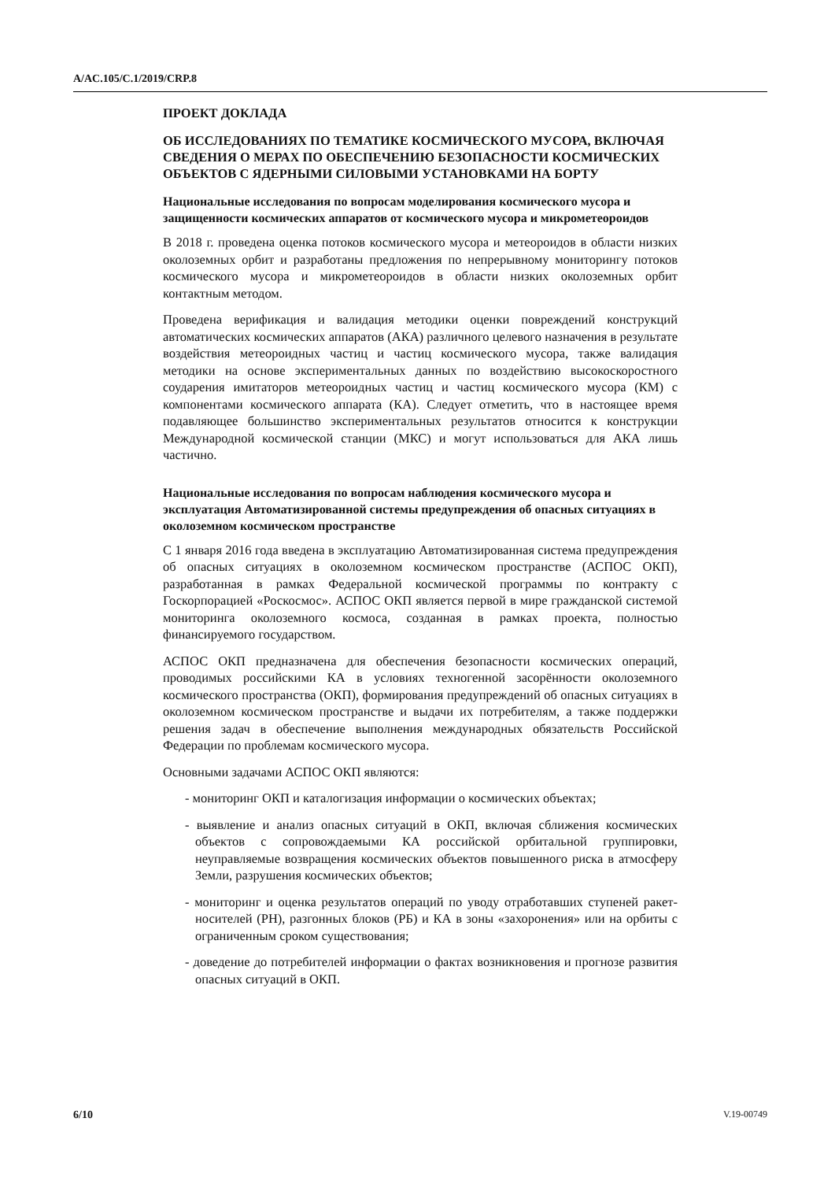A/AC.105/C.1/2019/CRP.8
ПРОЕКТ ДОКЛАДА
ОБ ИССЛЕДОВАНИЯХ ПО ТЕМАТИКЕ КОСМИЧЕСКОГО МУСОРА, ВКЛЮЧАЯ СВЕДЕНИЯ О МЕРАХ ПО ОБЕСПЕЧЕНИЮ БЕЗОПАСНОСТИ КОСМИЧЕСКИХ ОБЪЕКТОВ С ЯДЕРНЫМИ СИЛОВЫМИ УСТАНОВКАМИ НА БОРТУ
Национальные исследования по вопросам моделирования космического мусора и защищенности космических аппаратов от космического мусора и микрометеороидов
В 2018 г. проведена оценка потоков космического мусора и метеороидов в области низких околоземных орбит и разработаны предложения по непрерывному мониторингу потоков космического мусора и микрометеороидов в области низких околоземных орбит контактным методом.
Проведена верификация и валидация методики оценки повреждений конструкций автоматических космических аппаратов (АКА) различного целевого назначения в результате воздействия метеороидных частиц и частиц космического мусора, также валидация методики на основе экспериментальных данных по воздействию высокоскоростного соударения имитаторов метеороидных частиц и частиц космического мусора (КМ) с компонентами космического аппарата (КА). Следует отметить, что в настоящее время подавляющее большинство экспериментальных результатов относится к конструкции Международной космической станции (МКС) и могут использоваться для АКА лишь частично.
Национальные исследования по вопросам наблюдения космического мусора и эксплуатация Автоматизированной системы предупреждения об опасных ситуациях в околоземном космическом пространстве
С 1 января 2016 года введена в эксплуатацию Автоматизированная система предупреждения об опасных ситуациях в околоземном космическом пространстве (АСПОС ОКП), разработанная в рамках Федеральной космической программы по контракту с Госкорпорацией «Роскосмос». АСПОС ОКП является первой в мире гражданской системой мониторинга околоземного космоса, созданная в рамках проекта, полностью финансируемого государством.
АСПОС ОКП предназначена для обеспечения безопасности космических операций, проводимых российскими КА в условиях техногенной засорённости околоземного космического пространства (ОКП), формирования предупреждений об опасных ситуациях в околоземном космическом пространстве и выдачи их потребителям, а также поддержки решения задач в обеспечение выполнения международных обязательств Российской Федерации по проблемам космического мусора.
Основными задачами АСПОС ОКП являются:
- мониторинг ОКП и каталогизация информации о космических объектах;
- выявление и анализ опасных ситуаций в ОКП, включая сближения космических объектов с сопровождаемыми КА российской орбитальной группировки, неуправляемые возвращения космических объектов повышенного риска в атмосферу Земли, разрушения космических объектов;
- мониторинг и оценка результатов операций по уводу отработавших ступеней ракет-носителей (РН), разгонных блоков (РБ) и КА в зоны «захоронения» или на орбиты с ограниченным сроком существования;
- доведение до потребителей информации о фактах возникновения и прогнозе развития опасных ситуаций в ОКП.
6/10 V.19-00749